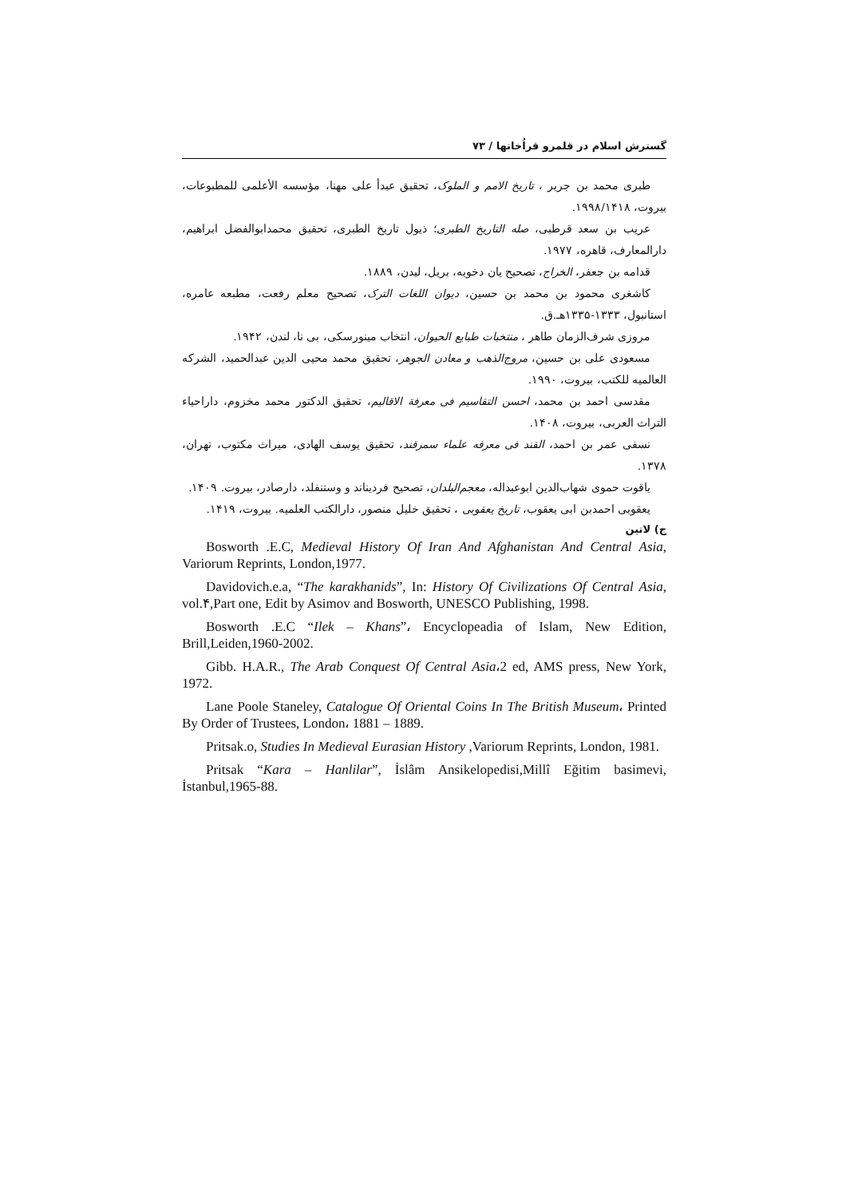گسترش اسلام در قلمرو قراُخانها / ۷۳
طبری محمد بن جریر ، تاریخ الامم و الملوک، تحقیق عبدأ علی مهنا، مؤسسه الأعلمی للمطبوعات، بیروت، ۱۹۹۸/۱۴۱۸.
عریب بن سعد قرطبی، صله التاریخ الطبری؛ ذیول تاریخ الطبری، تحقیق محمدابوالفضل ابراهیم، دارالمعارف، قاهره، ۱۹۷۷.
قدامه بن جعفر، الخراج، تصحیح یان دخویه، بریل، لیدن، ۱۸۸۹.
کاشغری محمود بن محمد بن حسین، دیوان اللغات الترک، تصحیح معلم رفعت، مطبعه عامره، استانبول، ۱۳۳۳-۱۳۳۵هـ.ق.
مروزی شرف‌الزمان طاهر ، منتخبات طبایع الحیوان، انتخاب مینورسکی، بی نا، لندن، ۱۹۴۲.
مسعودی علی بن حسین، مروج‌الذهب و معادن الجوهر، تحقیق محمد محیی الدین عبدالحمید، الشرکه العالمیه للکتب، بیروت، ۱۹۹۰.
مقدسی احمد بن محمد، احسن التقاسیم فی معرفة الاقالیم، تحقیق الدکتور محمد مخزوم، داراحیاء التراث العربی، بیروت، ۱۴۰۸.
نسفی عمر بن احمد، القند فی معرفه علماء سمرقند، تحقیق یوسف الهادی، میراث مکتوب، تهران، ۱۳۷۸.
یاقوت حموی شهاب‌الدین ابوعبداله، معجم‌البلدان، تصحیح فردیناند و وستنفلد، دارصادر، بیروت. ۱۴۰۹.
یعقوبی احمدبن ابی یعقوب، تاریخ یعقوبی ، تحقیق خلیل منصور، دارالکتب العلمیه. بیروت، ۱۴۱۹.
ج) لاتین
Bosworth .E.C, Medieval History Of Iran And Afghanistan And Central Asia, Variorum Reprints, London,1977.
Davidovich.e.a, “The karakhanids”, In: History Of Civilizations Of Central Asia, vol.۴,Part one, Edit by Asimov and Bosworth, UNESCO Publishing, 1998.
Bosworth .E.C “Ilek – Khans”، Encyclopeadia of Islam, New Edition, Brill,Leiden,1960-2002.
Gibb. H.A.R., The Arab Conquest Of Central Asia،2 ed, AMS press, New York, 1972.
Lane Poole Staneley, Catalogue Of Oriental Coins In The British Museum، Printed By Order of Trustees, London، 1881 – 1889.
Pritsak.o, Studies In Medieval Eurasian History ,Variorum Reprints, London, 1981.
Pritsak “Kara – Hanlilar”, İslâm Ansikelopedisi,Millî Eğitim basimevi, İstanbul,1965-88.